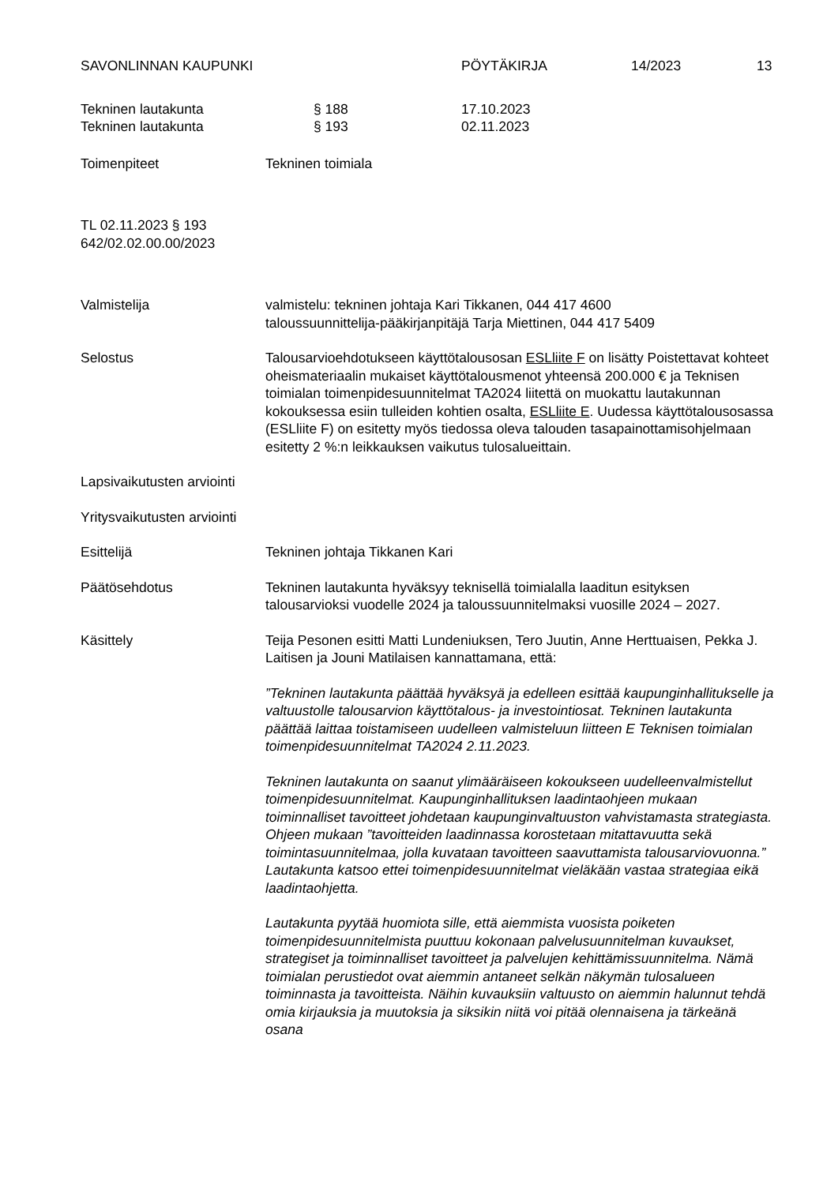SAVONLINNAN KAUPUNKI PÖYTÄKIRJA 14/2023 13
Tekninen lautakunta § 188 17.10.2023
Tekninen lautakunta § 193 02.11.2023
Toimenpiteet Tekninen toimiala
TL 02.11.2023 § 193
642/02.02.00.00/2023
Valmistelija valmistelu: tekninen johtaja Kari Tikkanen, 044 417 4600
taloussuunnittelija-pääkirjanpitäjä Tarja Miettinen, 044 417 5409
Selostus Talousarvioehdotukseen käyttötalousosan ESLliite F on lisätty Poistettavat kohteet oheismateriaalin mukaiset käyttötalousmenot yhteensä 200.000 € ja Teknisen toimialan toimenpidesuunnitelmat TA2024 liitettä on muokattu lautakunnan kokouksessa esiin tulleiden kohtien osalta, ESLliite E. Uudessa käyttötalousosassa (ESLliite F) on esitetty myös tiedossa oleva talouden tasapainottamisohjelmaan esitetty 2 %:n leikkauksen vaikutus tulosalueittain.
Lapsivaikutusten arviointi
Yritysvaikutusten arviointi
Esittelijä Tekninen johtaja Tikkanen Kari
Päätösehdotus Tekninen lautakunta hyväksyy teknisellä toimialalla laaditun esityksen talousarvioksi vuodelle 2024 ja taloussuunnitelmaksi vuosille 2024 – 2027.
Käsittely Teija Pesonen esitti Matti Lundeniuksen, Tero Juutin, Anne Herttuaisen, Pekka J. Laitisen ja Jouni Matilaisen kannattamana, että:
”Tekninen lautakunta päättää hyväksyä ja edelleen esittää kaupunginhallitukselle ja valtuustolle talousarvion käyttötalous- ja investointiosat. Tekninen lautakunta päättää laittaa toistamiseen uudelleen valmisteluun liitteen E Teknisen toimialan toimenpidesuunnitelmat TA2024 2.11.2023.
Tekninen lautakunta on saanut ylimääräiseen kokoukseen uudelleenvalmistellut toimenpidesuunnitelmat. Kaupunginhallituksen laadintaohjeen mukaan toiminnalliset tavoitteet johdetaan kaupunginvaltuuston vahvistamasta strategiasta. Ohjeen mukaan ”tavoitteiden laadinnassa korostetaan mitattavuutta sekä toimintasuunnitelmaa, jolla kuvataan tavoitteen saavuttamista talousarviovuonna.” Lautakunta katsoo ettei toimenpidesuunnitelmat vieläkään vastaa strategiaa eikä laadintaohjetta.
Lautakunta pyytää huomiota sille, että aiemmista vuosista poiketen toimenpidesuunnitelmista puuttuu kokonaan palvelusuunnitelman kuvaukset, strategiset ja toiminnalliset tavoitteet ja palvelujen kehittämissuunnitelma. Nämä toimialan perustiedot ovat aiemmin antaneet selkän näkymän tulosalueen toiminnasta ja tavoitteista. Näihin kuvauksiin valtuusto on aiemmin halunnut tehdä omia kirjauksia ja muutoksia ja siksikin niitä voi pitää olennaisena ja tärkeänä osana